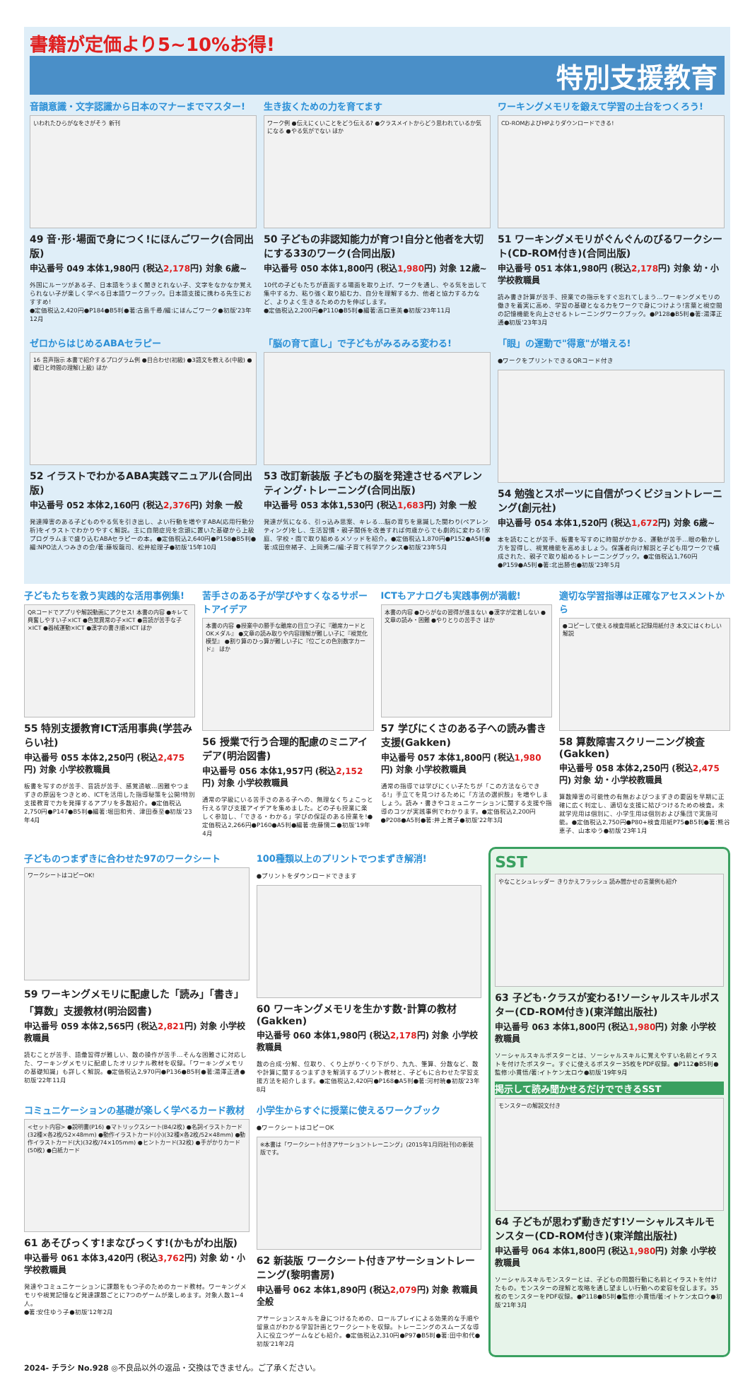書籍が定価より5~10%お得!
特別支援教育
音韻意識・文字認識から日本のマナーまでマスター!
いわれたひらがなをさがそう 新刊
49 音･形･場面で身につく!にほんごワーク(合同出版)
申込番号 049 本体1,980円 (税込2,178円) 対象 6歳~
外国にルーツがある子、日本語をうまく聞きとれない子、文字をなかなか覚えられない子が楽しく学べる日本語ワークブック。日本語支援に携わる先生におすすめ!
●定価税込2,420円●P184●B5判●著:古島千尋/編:にほんごワーク●初版'23年12月
生き抜くための力を育てます
ワーク例 ●伝えにくいことをどう伝える? ●クラスメイトからどう思われているか気になる ●やる気がでない ほか
50 子どもの非認知能力が育つ!自分と他者を大切にする33のワーク(合同出版)
申込番号 050 本体1,800円 (税込1,980円) 対象 12歳~
10代の子どもたちが直面する場面を取り上げ、ワークを通し、やる気を出して集中する力、粘り強く取り組む力、自分を理解する力、他者と協力する力など、よりよく生きるための力を伸ばします。
●定価税込2,200円●P110●B5判●編著:高口恵美●初版'23年11月
ワーキングメモリを鍛えて学習の土台をつくろう!
CD-ROMおよびHPよりダウンロードできる!
51 ワーキングメモリがぐんぐんのびるワークシート(CD-ROM付き)(合同出版)
申込番号 051 本体1,980円 (税込2,178円) 対象 幼・小学校教職員
読み書き計算が苦手、授業での指示をすぐ忘れてしまう…ワーキングメモリの働きを着実に高め、学習の基礎となる力をワークで身につけよう!言葉と視空間の記憶機能を向上させるトレーニングワークブック。●P128●B5判●著:湯澤正通●初版'23年3月
ゼロからはじめるABAセラピー
16 音声指示 本書で紹介するプログラム例 ●目合わせ(初級) ●3語文を教える(中級) ●曜日と時間の理解(上級) ほか
52 イラストでわかるABA実践マニュアル(合同出版)
申込番号 052 本体2,160円 (税込2,376円) 対象 一般
発達障害のある子どものやる気を引き出し、よい行動を増やすABA(応用行動分析)をイラストでわかりやすく解説。主に自閉症児を念頭に置いた基礎から上級プログラムまで盛り込むABAセラピーの本。●定価税込2,640円●P158●B5判●編:NPO法人つみきの会/著:藤坂龍司、松井絵理子●初版'15年10月
「脳の育て直し」で子どもがみるみる変わる!
53 改訂新装版 子どもの脳を発達させるペアレンティング･トレーニング(合同出版)
申込番号 053 本体1,530円 (税込1,683円) 対象 一般
発達が気になる、引っ込み思案、キレる…脳の育ちを意識した関わり(ペアレンティング)をし、生活習慣・親子関係を改善すれば何歳からでも劇的に変わる!家庭、学校・園で取り組めるメソッドを紹介。●定価税込1,870円●P152●A5判●著:成田奈緒子、上岡勇二/編:子育て科学アクシス●初版'23年5月
「眼」の運動で"得意"が増える!
●ワークをプリントできるQRコード付き
54 勉強とスポーツに自信がつくビジョントレーニング(創元社)
申込番号 054 本体1,520円 (税込1,672円) 対象 6歳~
本を読むことが苦手、板書を写すのに時間がかかる、運動が苦手…眼の動かし方を習得し、視覚機能を高めましょう。保護者向け解説と子ども用ワークで構成された、親子で取り組めるトレーニングブック。●定価税込1,760円●P159●A5判●著:北出勝也●初版'23年5月
子どもたちを救う実践的な活用事例集!
QRコードでアプリや解説動画にアクセス! 本書の内容 ●キレて興奮しやすい子×ICT ●色覚異常の子×ICT ●音読が苦手な子×ICT ●器械運動×ICT ●漢字の書き順×ICT ほか
55 特別支援教育ICT活用事典(学芸みらい社)
申込番号 055 本体2,250円 (税込2,475円) 対象 小学校教職員
板書を写すのが苦手、音読が苦手、感覚過敏…困難やつまずきの原因をつきとめ、ICTを活用した指導秘策を公開!特別支援教育で力を発揮するアプリを多数紹介。●定価税込2,750円●P147●B5判●編著:堀田和秀、津田泰至●初版'23年4月
苦手さのある子が学びやすくなるサポートアイデア
本書の内容 ●授業中の勝手な離席の目立つ子に『離席カードとOKメダル』 ●文章の読み取りや内容理解が難しい子に『視覚化模型』 ●割り算のひっ算が難しい子に『位ごとの色別数字カード』 ほか
56 授業で行う合理的配慮のミニアイデア(明治図書)
申込番号 056 本体1,957円 (税込2,152円) 対象 小学校教職員
通常の学級にいる苦手さのある子への、無理なくちょこっと行える学び支援アイデアを集めました。どの子も授業に楽しく参加し、「できる・わかる」学びの保証のある授業を!●定価税込2,266円●P160●A5判●編著:佐藤愼二●初版'19年4月
ICTもアナログも実践事例が満載!
本書の内容 ●ひらがなの習得が進まない ●漢字が定着しない ●文章の読み・困難 ●やりとりの苦手さ ほか
57 学びにくさのある子への読み書き支援(Gakken)
申込番号 057 本体1,800円 (税込1,980円) 対象 小学校教職員
通常の指導では学びにくい子たちが「この方法ならできる!」手立てを見つけるために「方法の選択肢」を増やしましょう。読み・書きやコミュニケーションに関する支援や指導のコツが実践事例でわかります。●定価税込2,200円●P208●A5判●著:井上賞子●初版'22年3月
適切な学習指導は正確なアセスメントから
●コピーして使える検査用紙と記録用紙付き 本文にはくわしい解説
58 算数障害スクリーニング検査(Gakken)
申込番号 058 本体2,250円 (税込2,475円) 対象 幼・小学校教職員
算数障害の可能性の有無およびつまずきの要因を早期に正確に広く判定し、適切な支援に結びつけるための検査。未就学児用は個別に、小学生用は個別および集団で実施可能。●定価税込2,750円●P80+検査用紙P75●B5判●著:熊谷恵子、山本ゆう●初版'23年1月
子どものつまずきに合わせた97のワークシート
ワークシートはコピーOK!
59 ワーキングメモリに配慮した「読み」「書き」「算数」支援教材(明治図書)
申込番号 059 本体2,565円 (税込2,821円) 対象 小学校教職員
読むことが苦手、語彙習得が難しい、数の操作が苦手…そんな困難さに対応した、ワーキングメモリに配慮したオリジナル教材を収録。「ワーキングメモリの基礎知識」も詳しく解説。●定価税込2,970円●P136●B5判●著:湯澤正通●初版'22年11月
100種類以上のプリントでつまずき解消!
●プリントをダウンロードできます
60 ワーキングメモリを生かす数･計算の教材(Gakken)
申込番号 060 本体1,980円 (税込2,178円) 対象 小学校教職員
数の合成･分解、位取り、くり上がり･くり下がり、九九、筆算、分数など、数や計算に関するつまずきを解消するプリント教材と、子どもに合わせた学習支援方法を紹介します。●定価税込2,420円●P168●A5判●著:河村暁●初版'23年8月
コミュニケーションの基礎が楽しく学べるカード教材
<セット内容> ●説明書(P16) ●マトリックスシート(B4/2枚) ●名詞イラストカード(32種×各2枚/52×48mm) ●動作イラストカード(小)(32種×各2枚/52×48mm) ●動作イラストカード(大)(32枚/74×105mm) ●ヒントカード(32枚) ●手がかりカード(50枚) ●白紙カード
61 あそびっくす!まなびっくす!(かもがわ出版)
申込番号 061 本体3,420円 (税込3,762円) 対象 幼・小学校教職員
発達やコミュニケーションに課題をもつ子のためのカード教材。ワーキングメモリや視覚記憶など発達課題ごとに7つのゲームが楽しめます。対象人数1~4人。
●著:安住ゆう子●初版'12年2月
小学生からすぐに授業に使えるワークブック
●ワークシートはコピーOK
※本書は「ワークシート付きアサーショントレーニング」(2015年1月同社刊)の新装版です。
62 新装版 ワークシート付きアサーショントレーニング(黎明書房)
申込番号 062 本体1,890円 (税込2,079円) 対象 教職員全般
アサーションスキルを身につけるための、ロールプレイによる効果的な手順や留意点がわかる学習計画とワークシートを収録。トレーニングのスムーズな導入に役立つゲームなども紹介。●定価税込2,310円●P97●B5判●著:田中和代●初版'21年2月
SST
やなことシュレッダー きりかえフラッシュ 読み聞かせの言葉例も紹介
63 子ども･クラスが変わる!ソーシャルスキルポスター(CD-ROM付き)(東洋館出版社)
申込番号 063 本体1,800円 (税込1,980円) 対象 小学校教職員
ソーシャルスキルポスターとは、ソーシャルスキルに覚えやすい名前とイラストを付けたポスター。すぐに使えるポスター35枚をPDF収録。●P112●B5判●監修:小貫悟/著:イトケン太ロウ●初版'19年9月
掲示して読み聞かせるだけでできるSST
モンスターの解説文付き
64 子どもが思わず動きだす!ソーシャルスキルモンスター(CD-ROM付き)(東洋館出版社)
申込番号 064 本体1,800円 (税込1,980円) 対象 小学校教職員
ソーシャルスキルモンスターとは、子どもの問題行動に名前とイラストを付けたもの。モンスターの理解と攻略を通し望ましい行動への変容を促します。35枚のモンスターをPDF収録。●P118●B5判●監修:小貫悟/著:イトケン太ロウ●初版'21年3月
2024- チラシ No.928 ◎不良品以外の返品・交換はできません。ご了承ください。